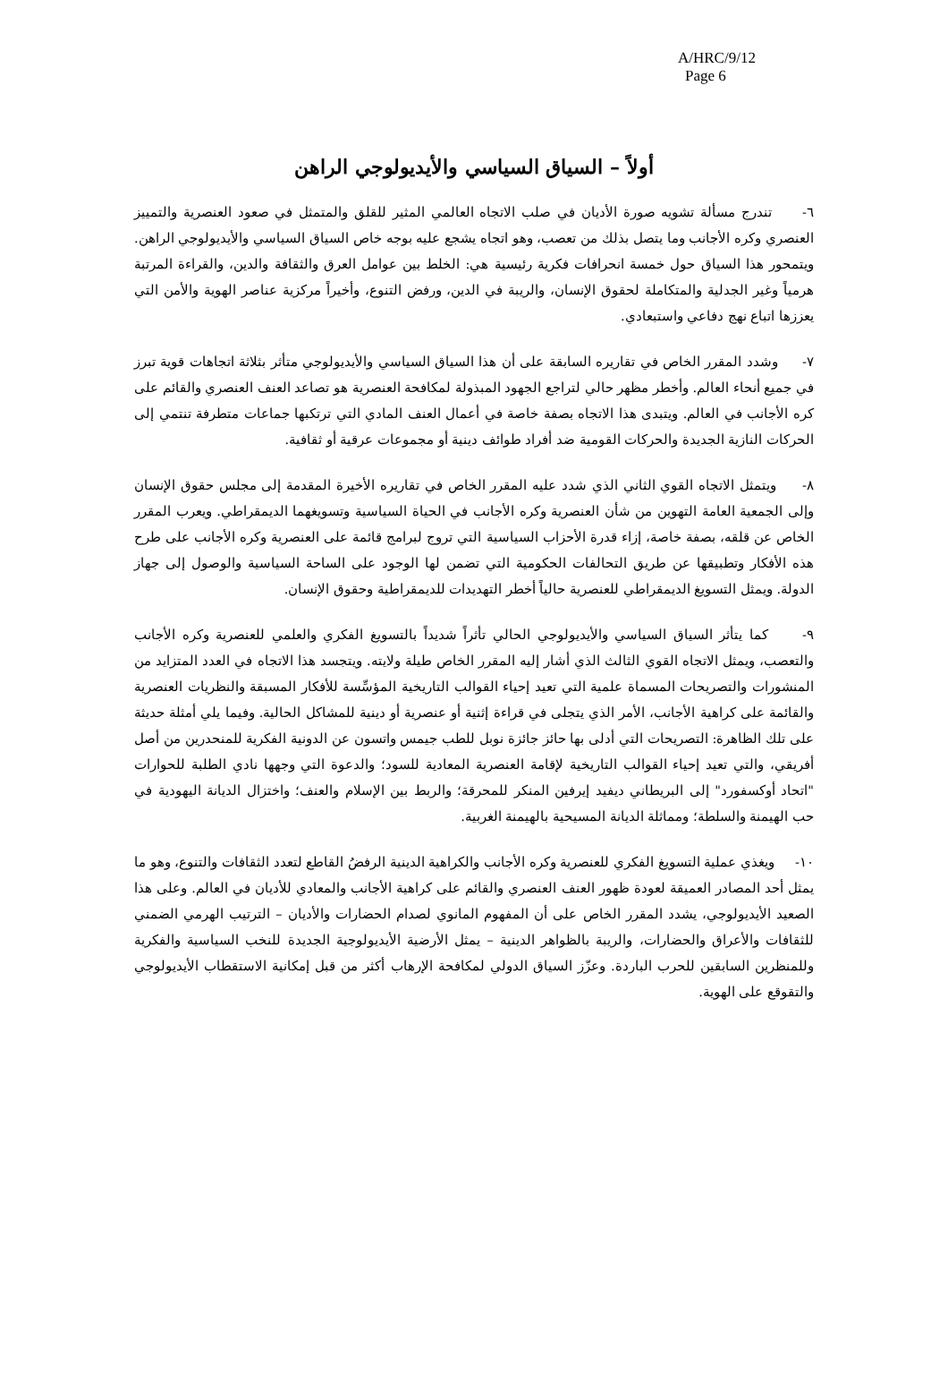A/HRC/9/12
Page 6
أولاً – السياق السياسي والأيديولوجي الراهن
٦- تندرج مسألة تشويه صورة الأديان في صلب الاتجاه العالمي المثير للقلق والمتمثل في صعود العنصرية والتمييز العنصري وكره الأجانب وما يتصل بذلك من تعصب، وهو اتجاه يشجع عليه بوجه خاص السياق السياسي والأيديولوجي الراهن. ويتمحور هذا السياق حول خمسة انحرافات فكرية رئيسية هي: الخلط بين عوامل العرق والثقافة والدين، والقراءة المرتبة هرمياً وغير الجدلية والمتكاملة لحقوق الإنسان، والريبة في الدين، ورفض التنوع، وأخيراً مركزية عناصر الهوية والأمن التي يعززها اتباع نهج دفاعي واستبعادي.
٧- وشدد المقرر الخاص في تقاريره السابقة على أن هذا السياق السياسي والأيديولوجي متأثر بثلاثة اتجاهات قوية تبرز في جميع أنحاء العالم. وأخطر مظهر حالي لتراجع الجهود المبذولة لمكافحة العنصرية هو تصاعد العنف العنصري والقائم على كره الأجانب في العالم. ويتبدى هذا الاتجاه بصفة خاصة في أعمال العنف المادي التي ترتكبها جماعات متطرفة تنتمي إلى الحركات النازية الجديدة والحركات القومية ضد أفراد طوائف دينية أو مجموعات عرقية أو ثقافية.
٨- ويتمثل الاتجاه القوي الثاني الذي شدد عليه المقرر الخاص في تقاريره الأخيرة المقدمة إلى مجلس حقوق الإنسان وإلى الجمعية العامة التهوين من شأن العنصرية وكره الأجانب في الحياة السياسية وتسويغهما الديمقراطي. ويعرب المقرر الخاص عن قلقه، بصفة خاصة، إزاء قدرة الأحزاب السياسية التي تروج لبرامج قائمة على العنصرية وكره الأجانب على طرح هذه الأفكار وتطبيقها عن طريق التحالفات الحكومية التي تضمن لها الوجود على الساحة السياسية والوصول إلى جهاز الدولة. ويمثل التسويغ الديمقراطي للعنصرية حالياً أخطر التهديدات للديمقراطية وحقوق الإنسان.
٩- كما يتأثر السياق السياسي والأيديولوجي الحالي تأثراً شديداً بالتسويغ الفكري والعلمي للعنصرية وكره الأجانب والتعصب، ويمثل الاتجاه القوي الثالث الذي أشار إليه المقرر الخاص طيلة ولايته. ويتجسد هذا الاتجاه في العدد المتزايد من المنشورات والتصريحات المسماة علمية التي تعيد إحياء القوالب التاريخية المؤسِّسة للأفكار المسبقة والنظريات العنصرية والقائمة على كراهية الأجانب، الأمر الذي يتجلى في قراءة إثنية أو عنصرية أو دينية للمشاكل الحالية. وفيما يلي أمثلة حديثة على تلك الظاهرة: التصريحات التي أدلى بها حائز جائزة نوبل للطب جيمس واتسون عن الدونية الفكرية للمنحدرين من أصل أفريقي، والتي تعيد إحياء القوالب التاريخية لإقامة العنصرية المعادية للسود؛ والدعوة التي وجهها نادي الطلبة للحوارات "اتحاد أوكسفورد" إلى البريطاني ديفيد إيرفين المنكر للمحرقة؛ والربط بين الإسلام والعنف؛ واختزال الديانة اليهودية في حب الهيمنة والسلطة؛ ومماثلة الديانة المسيحية بالهيمنة الغربية.
١٠- ويغذي عملية التسويغ الفكري للعنصرية وكره الأجانب والكراهية الدينية الرفضُ القاطع لتعدد الثقافات والتنوع، وهو ما يمثل أحد المصادر العميقة لعودة ظهور العنف العنصري والقائم على كراهية الأجانب والمعادي للأديان في العالم. وعلى هذا الصعيد الأيديولوجي، يشدد المقرر الخاص على أن المفهوم المانوي لصدام الحضارات والأديان – الترتيب الهرمي الضمني للثقافات والأعراق والحضارات، والريبة بالظواهر الدينية – يمثل الأرضية الأيديولوجية الجديدة للنخب السياسية والفكرية وللمنظرين السابقين للحرب الباردة. وعزّز السياق الدولي لمكافحة الإرهاب أكثر من قبل إمكانية الاستقطاب الأيديولوجي والتقوقع على الهوية.